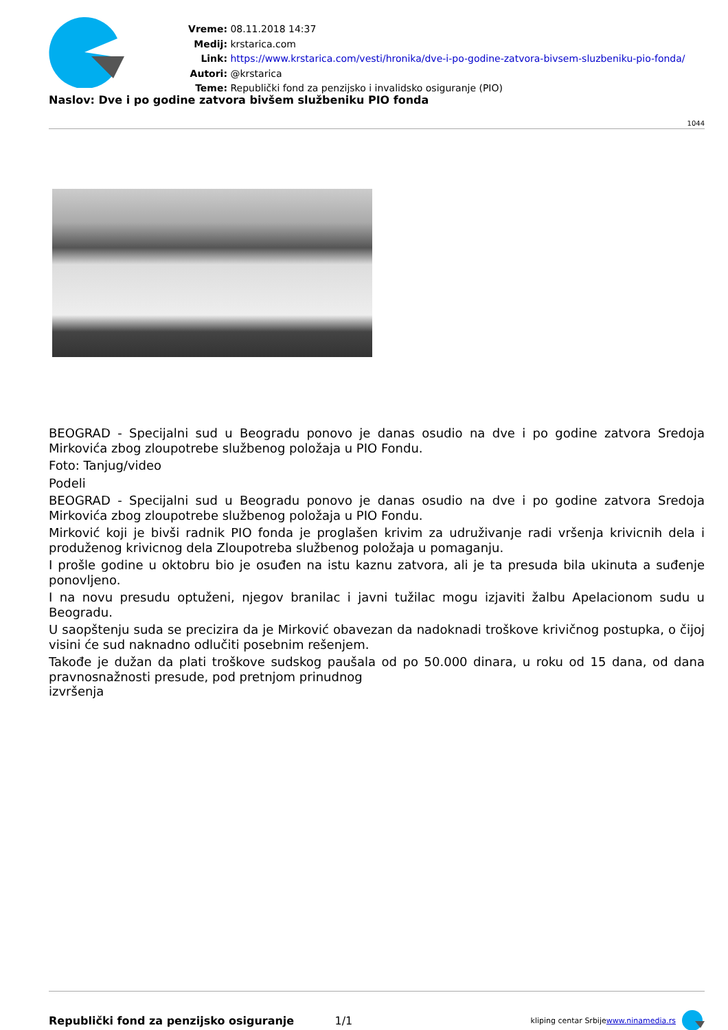Vreme: 08.11.2018 14:37
Medij: krstarica.com
Link: https://www.krstarica.com/vesti/hronika/dve-i-po-godine-zatvora-bivsem-sluzbeniku-pio-fonda/
Autori: @krstarica
Teme: Republički fond za penzijsko i invalidsko osiguranje (PIO)
Naslov: Dve i po godine zatvora bivšem službeniku PIO fonda
1044
BEOGRAD - Specijalni sud u Beogradu ponovo je danas osudio na dve i po godine zatvora Sredoja Mirkovića zbog zloupotrebe službenog položaja u PIO Fondu.
Foto: Tanjug/video
Podeli
BEOGRAD - Specijalni sud u Beogradu ponovo je danas osudio na dve i po godine zatvora Sredoja Mirkovića zbog zloupotrebe službenog položaja u PIO Fondu.
Mirković koji je bivši radnik PIO fonda je proglašen krivim za udruživanje radi vršenja krivicnih dela i produženog krivicnog dela Zloupotreba službenog položaja u pomaganju.
I prošle godine u oktobru bio je osuđen na istu kaznu zatvora, ali je ta presuda bila ukinuta a suđenje ponovljeno.
I na novu presudu optuženi, njegov branilac i javni tužilac mogu izjaviti žalbu Apelacionom sudu u Beogradu.
U saopštenju suda se precizira da je Mirković obavezan da nadoknadi troškove krivičnog postupka, o čijoj visini će sud naknadno odlučiti posebnim rešenjem.
Takođe je dužan da plati troškove sudskog paušala od po 50.000 dinara, u roku od 15 dana, od dana pravnosnažnosti presude, pod pretnjom prinudnog
izvršenja
Republički fond za penzijsko osiguranje 1/1 kliping centar Srbije
www.ninamedia.rs